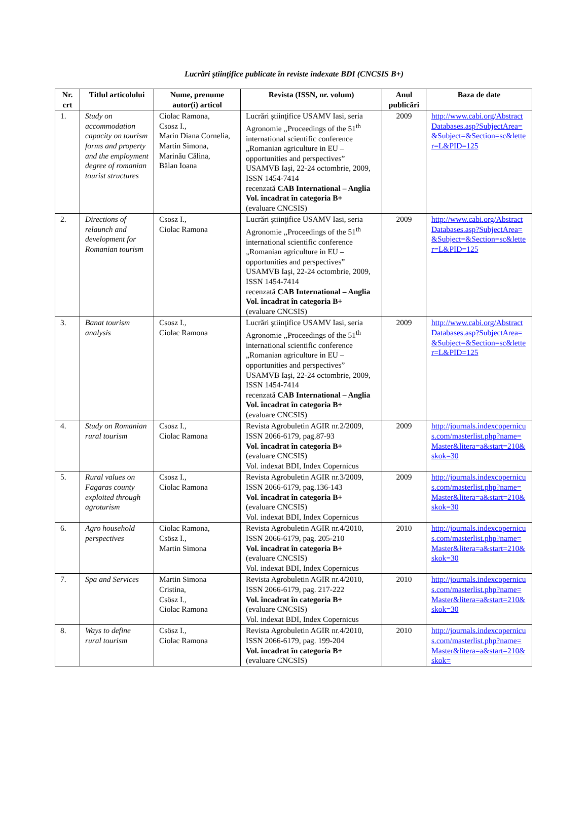Lucrări ştiinţifice publicate în reviste indexate BDI (CNCSIS B+)
| Nr. crt | Titlul articolului | Nume, prenume autor(i) articol | Revista (ISSN, nr. volum) | Anul publicări | Baza de date |
| --- | --- | --- | --- | --- | --- |
| 1. | Study on accommodation capacity on tourism forms and property and the employment degree of romanian tourist structures | Ciolac Ramona, Csosz I., Marin Diana Cornelia, Martin Simona, Marinău Călina, Bălan Ioana | Lucrări ştiinţifice USAMV Iasi, seria Agronomie ,,Proceedings of the 51<sup>th</sup> international scientific conference „Romanian agriculture in EU – opportunities and perspectives” USAMVB Iaşi, 22-24 octombrie, 2009, ISSN 1454-7414 recenzată CAB International – Anglia Vol. încadrat în categoria B+ (evaluare CNCSIS) | 2009 | http://www.cabi.org/AbstractDatabases.asp?SubjectArea=&Subject=&Section=sc&letter=L&PID=125 |
| 2. | Directions of relaunch and development for Romanian tourism | Csosz I., Ciolac Ramona | Lucrări ştiinţifice USAMV Iasi, seria Agronomie ,,Proceedings of the 51<sup>th</sup> international scientific conference „Romanian agriculture in EU – opportunities and perspectives” USAMVB Iaşi, 22-24 octombrie, 2009, ISSN 1454-7414 recenzată CAB International – Anglia Vol. încadrat în categoria B+ (evaluare CNCSIS) | 2009 | http://www.cabi.org/AbstractDatabases.asp?SubjectArea=&Subject=&Section=sc&letter=L&PID=125 |
| 3. | Banat tourism analysis | Csosz I., Ciolac Ramona | Lucrări ştiinţifice USAMV Iasi, seria Agronomie ,,Proceedings of the 51<sup>th</sup> international scientific conference „Romanian agriculture in EU – opportunities and perspectives” USAMVB Iaşi, 22-24 octombrie, 2009, ISSN 1454-7414 recenzată CAB International – Anglia Vol. încadrat în categoria B+ (evaluare CNCSIS) | 2009 | http://www.cabi.org/AbstractDatabases.asp?SubjectArea=&Subject=&Section=sc&letter=L&PID=125 |
| 4. | Study on Romanian rural tourism | Csosz I., Ciolac Ramona | Revista Agrobuletin AGIR nr.2/2009, ISSN 2066-6179, pag.87-93 Vol. încadrat în categoria B+ (evaluare CNCSIS) Vol. indexat BDI, Index Copernicus | 2009 | http://journals.indexcopernicus.com/masterlist.php?name=Master&litera=a&start=210&skok=30 |
| 5. | Rural values on Fagaras county exploited through agroturism | Csosz I., Ciolac Ramona | Revista Agrobuletin AGIR nr.3/2009, ISSN 2066-6179, pag.136-143 Vol. încadrat în categoria B+ (evaluare CNCSIS) Vol. indexat BDI, Index Copernicus | 2009 | http://journals.indexcopernicus.com/masterlist.php?name=Master&litera=a&start=210&skok=30 |
| 6. | Agro household perspectives | Ciolac Ramona, Csösz I., Martin Simona | Revista Agrobuletin AGIR nr.4/2010, ISSN 2066-6179, pag. 205-210 Vol. încadrat în categoria B+ (evaluare CNCSIS) Vol. indexat BDI, Index Copernicus | 2010 | http://journals.indexcopernicus.com/masterlist.php?name=Master&litera=a&start=210&skok=30 |
| 7. | Spa and Services | Martin Simona Cristina, Csösz I., Ciolac Ramona | Revista Agrobuletin AGIR nr.4/2010, ISSN 2066-6179, pag. 217-222 Vol. încadrat în categoria B+ (evaluare CNCSIS) Vol. indexat BDI, Index Copernicus | 2010 | http://journals.indexcopernicus.com/masterlist.php?name=Master&litera=a&start=210&skok=30 |
| 8. | Ways to define rural tourism | Csösz I., Ciolac Ramona | Revista Agrobuletin AGIR nr.4/2010, ISSN 2066-6179, pag. 199-204 Vol. încadrat în categoria B+ (evaluare CNCSIS) | 2010 | http://journals.indexcopernicus.com/masterlist.php?name=Master&litera=a&start=210&skok= |